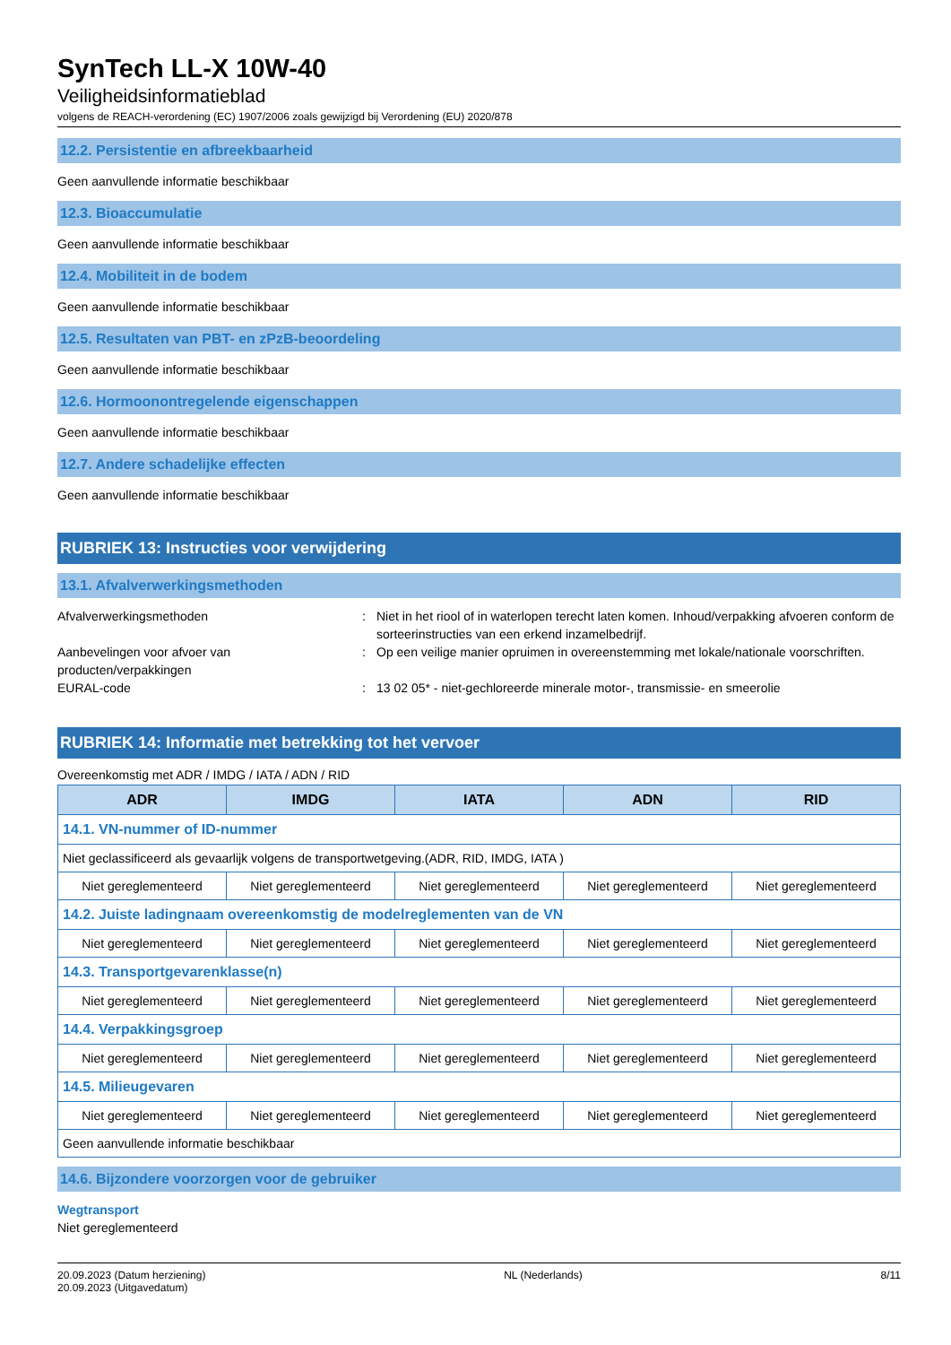SynTech LL-X 10W-40
Veiligheidsinformatieblad
volgens de REACH-verordening (EC) 1907/2006 zoals gewijzigd bij Verordening (EU) 2020/878
12.2. Persistentie en afbreekbaarheid
Geen aanvullende informatie beschikbaar
12.3. Bioaccumulatie
Geen aanvullende informatie beschikbaar
12.4. Mobiliteit in de bodem
Geen aanvullende informatie beschikbaar
12.5. Resultaten van PBT- en zPzB-beoordeling
Geen aanvullende informatie beschikbaar
12.6. Hormoonontregelende eigenschappen
Geen aanvullende informatie beschikbaar
12.7. Andere schadelijke effecten
Geen aanvullende informatie beschikbaar
RUBRIEK 13: Instructies voor verwijdering
13.1. Afvalverwerkingsmethoden
Afvalverwerkingsmethoden : Niet in het riool of in waterlopen terecht laten komen. Inhoud/verpakking afvoeren conform de sorteerinstructies van een erkend inzamelbedrijf.
Aanbevelingen voor afvoer van producten/verpakkingen
: Op een veilige manier opruimen in overeenstemming met lokale/nationale voorschriften.
EURAL-code : 13 02 05* - niet-gechloreerde minerale motor-, transmissie- en smeerolie
RUBRIEK 14: Informatie met betrekking tot het vervoer
Overeenkomstig met ADR / IMDG / IATA / ADN / RID
| ADR | IMDG | IATA | ADN | RID |
| --- | --- | --- | --- | --- |
| 14.1. VN-nummer of ID-nummer | | | | |
| Niet geclassificeerd als gevaarlijk volgens de transportwetgeving.(ADR, RID, IMDG, IATA ) | | | | |
| Niet gereglementeerd | Niet gereglementeerd | Niet gereglementeerd | Niet gereglementeerd | Niet gereglementeerd |
| 14.2. Juiste ladingnaam overeenkomstig de modelreglementen van de VN | | | | |
| Niet gereglementeerd | Niet gereglementeerd | Niet gereglementeerd | Niet gereglementeerd | Niet gereglementeerd |
| 14.3. Transportgevarenklasse(n) | | | | |
| Niet gereglementeerd | Niet gereglementeerd | Niet gereglementeerd | Niet gereglementeerd | Niet gereglementeerd |
| 14.4. Verpakkingsgroep | | | | |
| Niet gereglementeerd | Niet gereglementeerd | Niet gereglementeerd | Niet gereglementeerd | Niet gereglementeerd |
| 14.5. Milieugevaren | | | | |
| Niet gereglementeerd | Niet gereglementeerd | Niet gereglementeerd | Niet gereglementeerd | Niet gereglementeerd |
| Geen aanvullende informatie beschikbaar | | | | |
14.6. Bijzondere voorzorgen voor de gebruiker
Wegtransport
Niet gereglementeerd
20.09.2023 (Datum herziening)
20.09.2023 (Uitgavedatum)
NL (Nederlands) 8/11